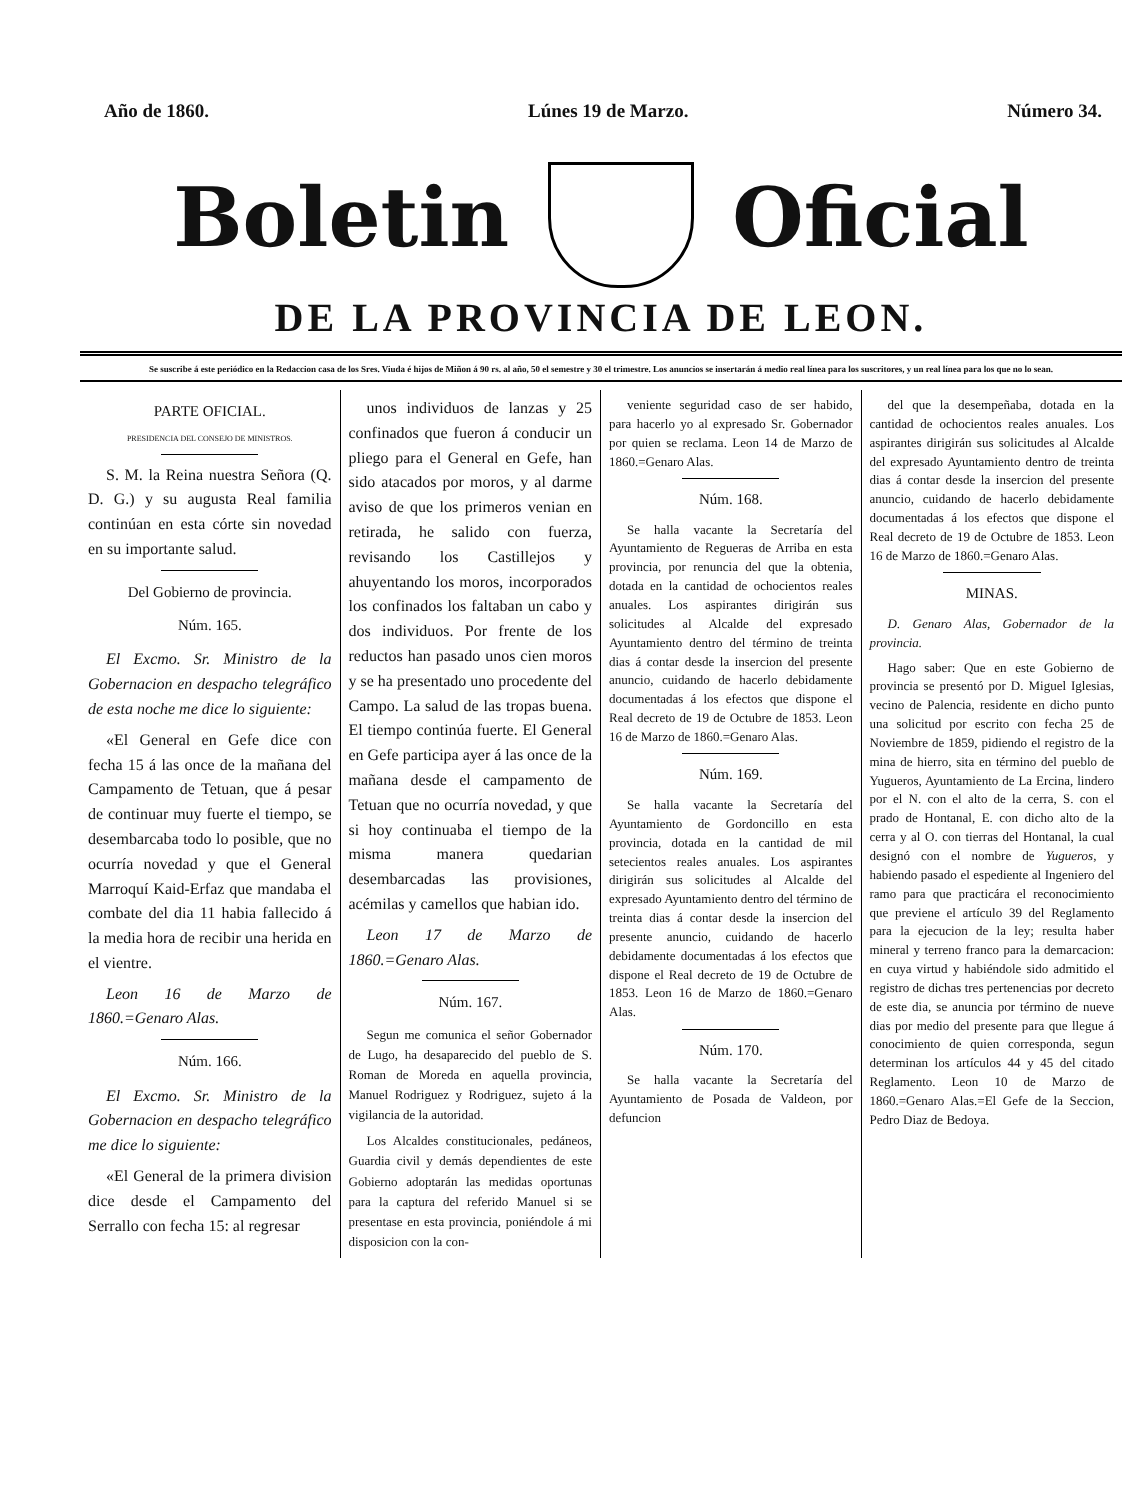Año de 1860. Lúnes 19 de Marzo. Número 34.
Boletin Oficial
DE LA PROVINCIA DE LEON.
Se suscribe á este periódico en la Redaccion casa de los Sres. Viuda é hijos de Miñon á 90 rs. al año, 50 el semestre y 30 el trimestre. Los anuncios se insertarán á medio real línea para los suscritores, y un real línea para los que no lo sean.
PARTE OFICIAL.
PRESIDENCIA DEL CONSEJO DE MINISTROS.
S. M. la Reina nuestra Señora (Q. D. G.) y su augusta Real familia continúan en esta córte sin novedad en su importante salud.
Del Gobierno de provincia.
Núm. 165.
El Excmo. Sr. Ministro de la Gobernacion en despacho telegráfico de esta noche me dice lo siguiente:
«El General en Gefe dice con fecha 15 á las once de la mañana del Campamento de Tetuan, que á pesar de continuar muy fuerte el tiempo, se desembarcaba todo lo posible, que no ocurría novedad y que el General Marroquí Kaid-Erfaz que mandaba el combate del dia 11 habia fallecido á la media hora de recibir una herida en el vientre.
Leon 16 de Marzo de 1860.=Genaro Alas.
Núm. 166.
El Excmo. Sr. Ministro de la Gobernacion en despacho telegráfico me dice lo siguiente:
«El General de la primera division dice desde el Campamento del Serrallo con fecha 15: al regresar
unos individuos de lanzas y 25 confinados que fueron á conducir un pliego para el General en Gefe, han sido atacados por moros, y al darme aviso de que los primeros venian en retirada, he salido con fuerza, revisando los Castillejos y ahuyentando los moros, incorporados los confinados los faltaban un cabo y dos individuos. Por frente de los reductos han pasado unos cien moros y se ha presentado uno procedente del Campo. La salud de las tropas buena. El tiempo continúa fuerte. El General en Gefe participa ayer á las once de la mañana desde el campamento de Tetuan que no ocurría novedad, y que si hoy continuaba el tiempo de la misma manera quedarian desembarcadas las provisiones, acémilas y camellos que habian ido.
Leon 17 de Marzo de 1860.=Genaro Alas.
Núm. 167.
Segun me comunica el señor Gobernador de Lugo, ha desaparecido del pueblo de S. Roman de Moreda en aquella provincia, Manuel Rodriguez y Rodriguez, sujeto á la vigilancia de la autoridad.
Los Alcaldes constitucionales, pedáneos, Guardia civil y demás dependientes de este Gobierno adoptarán las medidas oportunas para la captura del referido Manuel si se presentase en esta provincia, poniéndole á mi disposicion con la con-
veniente seguridad caso de ser habido, para hacerlo yo al expresado Sr. Gobernador por quien se reclama. Leon 14 de Marzo de 1860.=Genaro Alas.
Núm. 168.
Se halla vacante la Secretaría del Ayuntamiento de Regueras de Arriba en esta provincia, por renuncia del que la obtenia, dotada en la cantidad de ochocientos reales anuales. Los aspirantes dirigirán sus solicitudes al Alcalde del expresado Ayuntamiento dentro del término de treinta dias á contar desde la insercion del presente anuncio, cuidando de hacerlo debidamente documentadas á los efectos que dispone el Real decreto de 19 de Octubre de 1853. Leon 16 de Marzo de 1860.=Genaro Alas.
Núm. 169.
Se halla vacante la Secretaría del Ayuntamiento de Gordoncillo en esta provincia, dotada en la cantidad de mil setecientos reales anuales. Los aspirantes dirigirán sus solicitudes al Alcalde del expresado Ayuntamiento dentro del término de treinta dias á contar desde la insercion del presente anuncio, cuidando de hacerlo debidamente documentadas á los efectos que dispone el Real decreto de 19 de Octubre de 1853. Leon 16 de Marzo de 1860.=Genaro Alas.
Núm. 170.
Se halla vacante la Secretaría del Ayuntamiento de Posada de Valdeon, por defuncion
del que la desempeñaba, dotada en la cantidad de ochocientos reales anuales. Los aspirantes dirigirán sus solicitudes al Alcalde del expresado Ayuntamiento dentro de treinta dias á contar desde la insercion del presente anuncio, cuidando de hacerlo debidamente documentadas á los efectos que dispone el Real decreto de 19 de Octubre de 1853. Leon 16 de Marzo de 1860.=Genaro Alas.
MINAS.
D. Genaro Alas, Gobernador de la provincia.
Hago saber: Que en este Gobierno de provincia se presentó por D. Miguel Iglesias, vecino de Palencia, residente en dicho punto una solicitud por escrito con fecha 25 de Noviembre de 1859, pidiendo el registro de la mina de hierro, sita en término del pueblo de Yugueros, Ayuntamiento de La Ercina, lindero por el N. con el alto de la cerra, S. con el prado de Hontanal, E. con dicho alto de la cerra y al O. con tierras del Hontanal, la cual designó con el nombre de Yugueros, y habiendo pasado el espediente al Ingeniero del ramo para que practicára el reconocimiento que previene el artículo 39 del Reglamento para la ejecucion de la ley; resulta haber mineral y terreno franco para la demarcacion: en cuya virtud y habiéndole sido admitido el registro de dichas tres pertenencias por decreto de este dia, se anuncia por término de nueve dias por medio del presente para que llegue á conocimiento de quien corresponda, segun determinan los artículos 44 y 45 del citado Reglamento. Leon 10 de Marzo de 1860.=Genaro Alas.=El Gefe de la Seccion, Pedro Diaz de Bedoya.